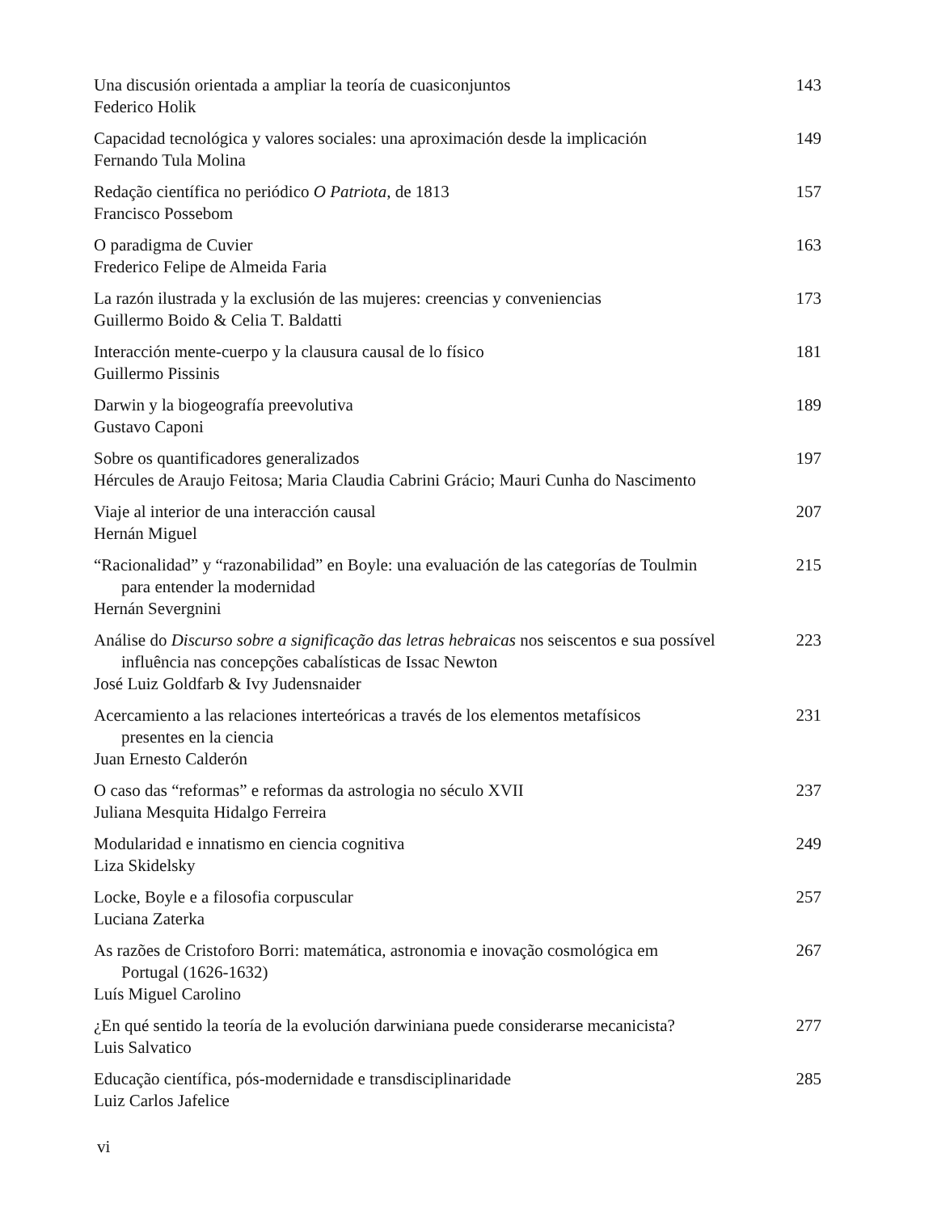Una discusión orientada a ampliar la teoría de cuasiconjuntos
Federico Holik
143
Capacidad tecnológica y valores sociales: una aproximación desde la implicación
Fernando Tula Molina
149
Redação científica no periódico O Patriota, de 1813
Francisco Possebom
157
O paradigma de Cuvier
Frederico Felipe de Almeida Faria
163
La razón ilustrada y la exclusión de las mujeres: creencias y conveniencias
Guillermo Boido & Celia T. Baldatti
173
Interacción mente-cuerpo y la clausura causal de lo físico
Guillermo Pissinis
181
Darwin y la biogeografía preevolutiva
Gustavo Caponi
189
Sobre os quantificadores generalizados
Hércules de Araujo Feitosa; Maria Claudia Cabrini Grácio; Mauri Cunha do Nascimento
197
Viaje al interior de una interacción causal
Hernán Miguel
207
“Racionalidad” y “razonabilidad” en Boyle: una evaluación de las categorías de Toulmin
para entender la modernidad
Hernán Severgnini
215
Análise do Discurso sobre a significação das letras hebraicas nos seiscentos e sua possível
influência nas concepções cabalísticas de Issac Newton
José Luiz Goldfarb & Ivy Judensnaider
223
Acercamiento a las relaciones interteóricas a través de los elementos metafísicos
presentes en la ciencia
Juan Ernesto Calderón
231
O caso das “reformas” e reformas da astrologia no século XVII
Juliana Mesquita Hidalgo Ferreira
237
Modularidad e innatismo en ciencia cognitiva
Liza Skidelsky
249
Locke, Boyle e a filosofia corpuscular
Luciana Zaterka
257
As razões de Cristoforo Borri: matemática, astronomia e inovação cosmológica em
Portugal (1626-1632)
Luís Miguel Carolino
267
¿En qué sentido la teoría de la evolución darwiniana puede considerarse mecanicista?
Luis Salvatico
277
Educação científica, pós-modernidade e transdisciplinaridade
Luiz Carlos Jafelice
285
vi